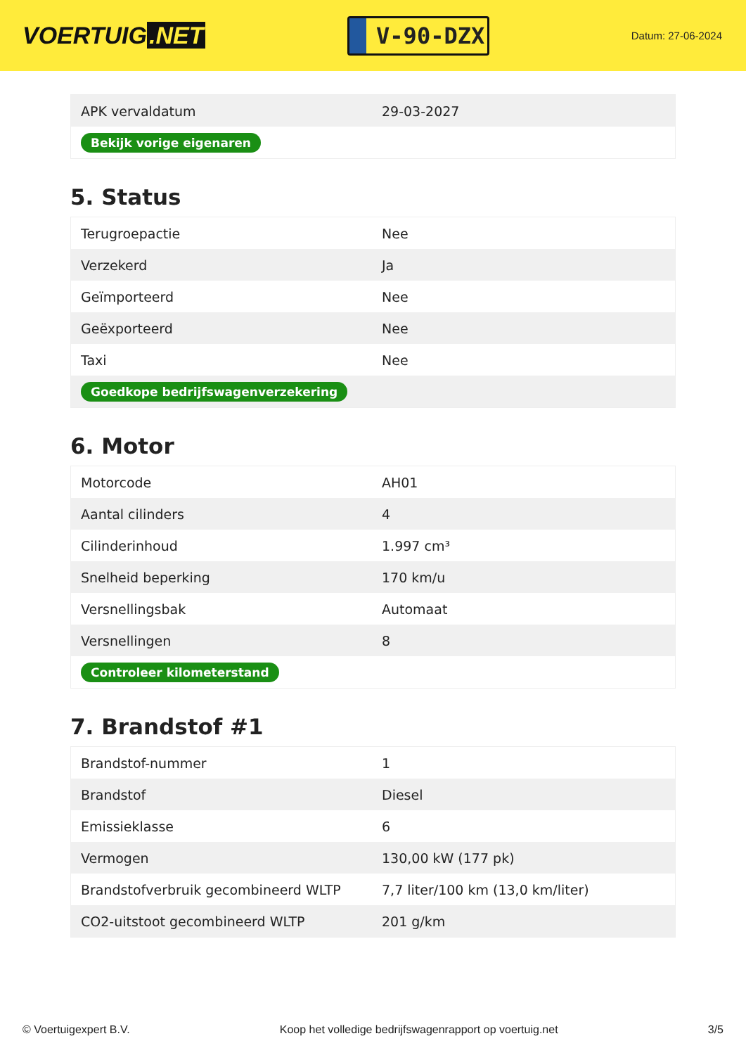VOERTUIG.NET
V-90-DZX
Datum: 27-06-2024
| APK vervaldatum | 29-03-2027 |
| Bekijk vorige eigenaren | |
5. Status
| Terugroepactie | Nee |
| Verzekerd | Ja |
| Geïmporteerd | Nee |
| Geëxporteerd | Nee |
| Taxi | Nee |
| Goedkope bedrijfswagenverzekering | |
6. Motor
| Motorcode | AH01 |
| Aantal cilinders | 4 |
| Cilinderinhoud | 1.997 cm³ |
| Snelheid beperking | 170 km/u |
| Versnellingsbak | Automaat |
| Versnellingen | 8 |
| Controleer kilometerstand | |
7. Brandstof #1
| Brandstof-nummer | 1 |
| Brandstof | Diesel |
| Emissieklasse | 6 |
| Vermogen | 130,00 kW (177 pk) |
| Brandstofverbruik gecombineerd WLTP | 7,7 liter/100 km (13,0 km/liter) |
| CO2-uitstoot gecombineerd WLTP | 201 g/km |
© Voertuigexpert B.V. Koop het volledige bedrijfswagenrapport op voertuig.net 3/5